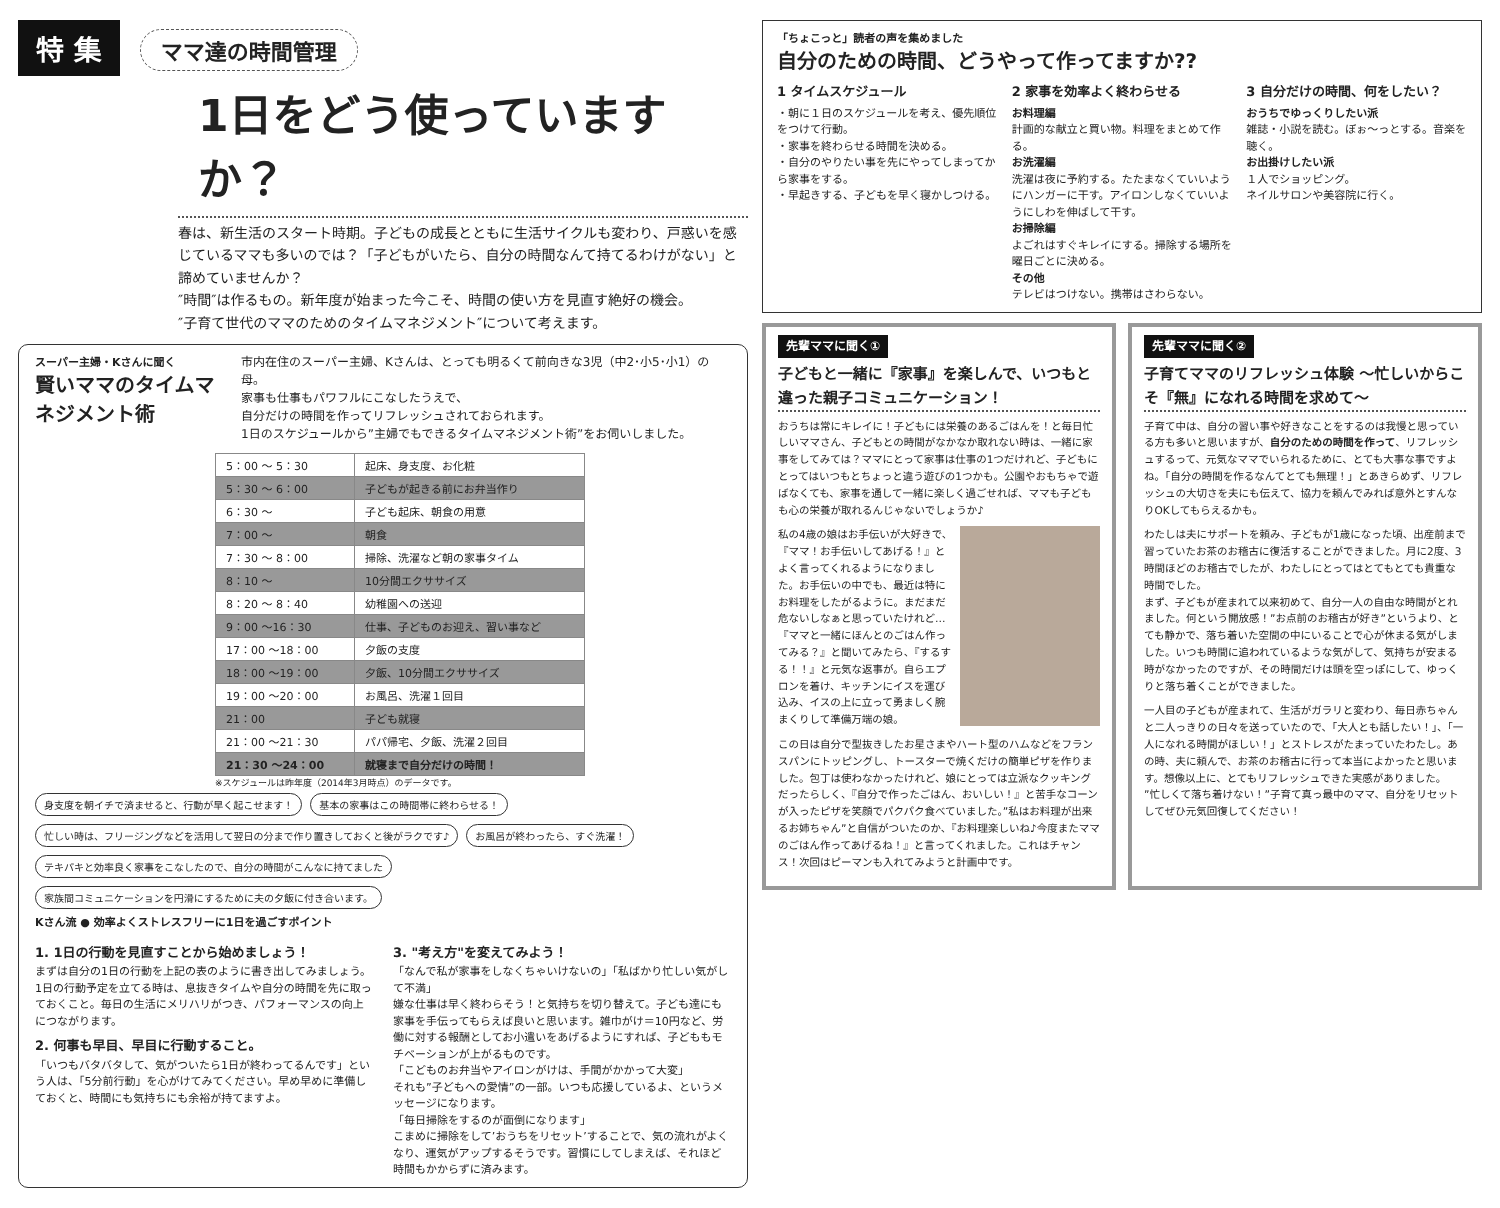特 集 ママ達の時間管理
1日をどう使っていますか？
春は、新生活のスタート時期。子どもの成長とともに生活サイクルも変わり、戸惑いを感じているママも多いのでは？「子どもがいたら、自分の時間なんて持てるわけがない」と諦めていませんか？
″時間″は作るもの。新年度が始まった今こそ、時間の使い方を見直す絶好の機会。
″子育て世代のママのためのタイムマネジメント″について考えます。
スーパー主婦・Kさんに聞く
賢いママのタイムマネジメント術
市内在住のスーパー主婦、Kさんは、とっても明るくて前向きな3児（中2･小5･小1）の母。
家事も仕事もパワフルにこなしたうえで、
自分だけの時間を作ってリフレッシュされておられます。
1日のスケジュールから”主婦でもできるタイムマネジメント術”をお伺いしました。
| 5：00 〜 5：30 | 起床、身支度、お化粧 |
| 5：30 〜 6：00 | 子どもが起きる前にお弁当作り |
| 6：30 〜 | 子ども起床、朝食の用意 |
| 7：00 〜 | 朝食 |
| 7：30 〜 8：00 | 掃除、洗濯など朝の家事タイム |
| 8：10 〜 | 10分間エクササイズ |
| 8：20 〜 8：40 | 幼稚園への送迎 |
| 9：00 〜16：30 | 仕事、子どものお迎え、習い事など |
| 17：00 〜18：00 | 夕飯の支度 |
| 18：00 〜19：00 | 夕飯、10分間エクササイズ |
| 19：00 〜20：00 | お風呂、洗濯１回目 |
| 21：00 | 子ども就寝 |
| 21：00 〜21：30 | パパ帰宅、夕飯、洗濯２回目 |
| 21：30 〜24：00 | 就寝まで自分だけの時間！ |
※スケジュールは昨年度（2014年3月時点）のデータです。
身支度を朝イチで済ませると、行動が早く起こせます！ 基本の家事はこの時間帯に終わらせる！ 忙しい時は、フリージングなどを活用して翌日の分まで作り置きしておくと後がラクです♪ お風呂が終わったら、すぐ洗濯！ テキパキと効率良く家事をこなしたので、自分の時間がこんなに持てました 家族間コミュニケーションを円滑にするために夫の夕飯に付き合います。
Kさん流 ● 効率よくストレスフリーに1日を過ごすポイント
1. 1日の行動を見直すことから始めましょう！
まずは自分の1日の行動を上記の表のように書き出してみましょう。1日の行動予定を立てる時は、息抜きタイムや自分の時間を先に取っておくこと。毎日の生活にメリハリがつき、パフォーマンスの向上につながります。
2. 何事も早目、早目に行動すること。
「いつもバタバタして、気がついたら1日が終わってるんです」という人は、「5分前行動」を心がけてみてください。早め早めに準備しておくと、時間にも気持ちにも余裕が持てますよ。
3. "考え方"を変えてみよう！
「なんで私が家事をしなくちゃいけないの」「私ばかり忙しい気がして不満」
嫌な仕事は早く終わらそう！と気持ちを切り替えて。子ども達にも家事を手伝ってもらえば良いと思います。雑巾がけ＝10円など、労働に対する報酬としてお小遣いをあげるようにすれば、子どももモチベーションが上がるものです。
「こどものお弁当やアイロンがけは、手間がかかって大変」
それも”子どもへの愛情”の一部。いつも応援しているよ、というメッセージになります。
「毎日掃除をするのが面倒になります」
こまめに掃除をして’おうちをリセット’することで、気の流れがよくなり、運気がアップするそうです。習慣にしてしまえば、それほど時間もかからずに済みます。
「ちょこっと」読者の声を集めました
自分のための時間、どうやって作ってますか??
1 タイムスケジュール
・朝に１日のスケジュールを考え、優先順位をつけて行動。
・家事を終わらせる時間を決める。
・自分のやりたい事を先にやってしまってから家事をする。
・早起きする、子どもを早く寝かしつける。
2 家事を効率よく終わらせる
お料理編
計画的な献立と買い物。料理をまとめて作る。
お洗濯編
洗濯は夜に予約する。たたまなくていいようにハンガーに干す。アイロンしなくていいようにしわを伸ばして干す。
お掃除編
よごれはすぐキレイにする。掃除する場所を曜日ごとに決める。
その他
テレビはつけない。携帯はさわらない。
3 自分だけの時間、何をしたい？
おうちでゆっくりしたい派
雑誌・小説を読む。ぼぉ〜っとする。音楽を聴く。
お出掛けしたい派
１人でショッピング。
ネイルサロンや美容院に行く。
先輩ママに聞く①
子どもと一緒に『家事』を楽しんで、いつもと違った親子コミュニケーション！
おうちは常にキレイに！子どもには栄養のあるごはんを！と毎日忙しいママさん、子どもとの時間がなかなか取れない時は、一緒に家事をしてみては？ママにとって家事は仕事の1つだけれど、子どもにとってはいつもとちょっと違う遊びの1つかも。公園やおもちゃで遊ばなくても、家事を通して一緒に楽しく過ごせれば、ママも子どもも心の栄養が取れるんじゃないでしょうか♪
私の4歳の娘はお手伝いが大好きで、『ママ！お手伝いしてあげる！』とよく言ってくれるようになりました。お手伝いの中でも、最近は特にお料理をしたがるように。まだまだ危ないしなぁと思っていたけれど…『ママと一緒にほんとのごはん作ってみる？』と聞いてみたら、『するする！！』と元気な返事が。自らエプロンを着け、キッチンにイスを運び込み、イスの上に立って勇ましく腕まくりして準備万端の娘。
この日は自分で型抜きしたお星さまやハート型のハムなどをフランスパンにトッピングし、トースターで焼くだけの簡単ピザを作りました。包丁は使わなかったけれど、娘にとっては立派なクッキングだったらしく、『自分で作ったごはん、おいしい！』と苦手なコーンが入ったピザを笑顔でパクパク食べていました。”私はお料理が出来るお姉ちゃん”と自信がついたのか、『お料理楽しいね♪今度またママのごはん作ってあげるね！』と言ってくれました。これはチャンス！次回はピーマンも入れてみようと計画中です。
先輩ママに聞く②
子育てママのリフレッシュ体験 〜忙しいからこそ『無』になれる時間を求めて〜
子育て中は、自分の習い事や好きなことをするのは我慢と思っている方も多いと思いますが、自分のための時間を作って、リフレッシュするって、元気なママでいられるために、とても大事な事ですよね。「自分の時間を作るなんてとても無理！」とあきらめず、リフレッシュの大切さを夫にも伝えて、協力を頼んでみれば意外とすんなりOKしてもらえるかも。
わたしは夫にサポートを頼み、子どもが1歳になった頃、出産前まで習っていたお茶のお稽古に復活することができました。月に2度、3時間ほどのお稽古でしたが、わたしにとってはとてもとても貴重な時間でした。
まず、子どもが産まれて以来初めて、自分一人の自由な時間がとれました。何という開放感！”お点前のお稽古が好き”というより、とても静かで、落ち着いた空間の中にいることで心が休まる気がしました。いつも時間に追われているような気がして、気持ちが安まる時がなかったのですが、その時間だけは頭を空っぽにして、ゆっくりと落ち着くことができました。
一人目の子どもが産まれて、生活がガラリと変わり、毎日赤ちゃんと二人っきりの日々を送っていたので、「大人とも話したい！」、「一人になれる時間がほしい！」とストレスがたまっていたわたし。あの時、夫に頼んで、お茶のお稽古に行って本当によかったと思います。想像以上に、とてもリフレッシュできた実感がありました。
”忙しくて落ち着けない！”子育て真っ最中のママ、自分をリセットしてぜひ元気回復してください！